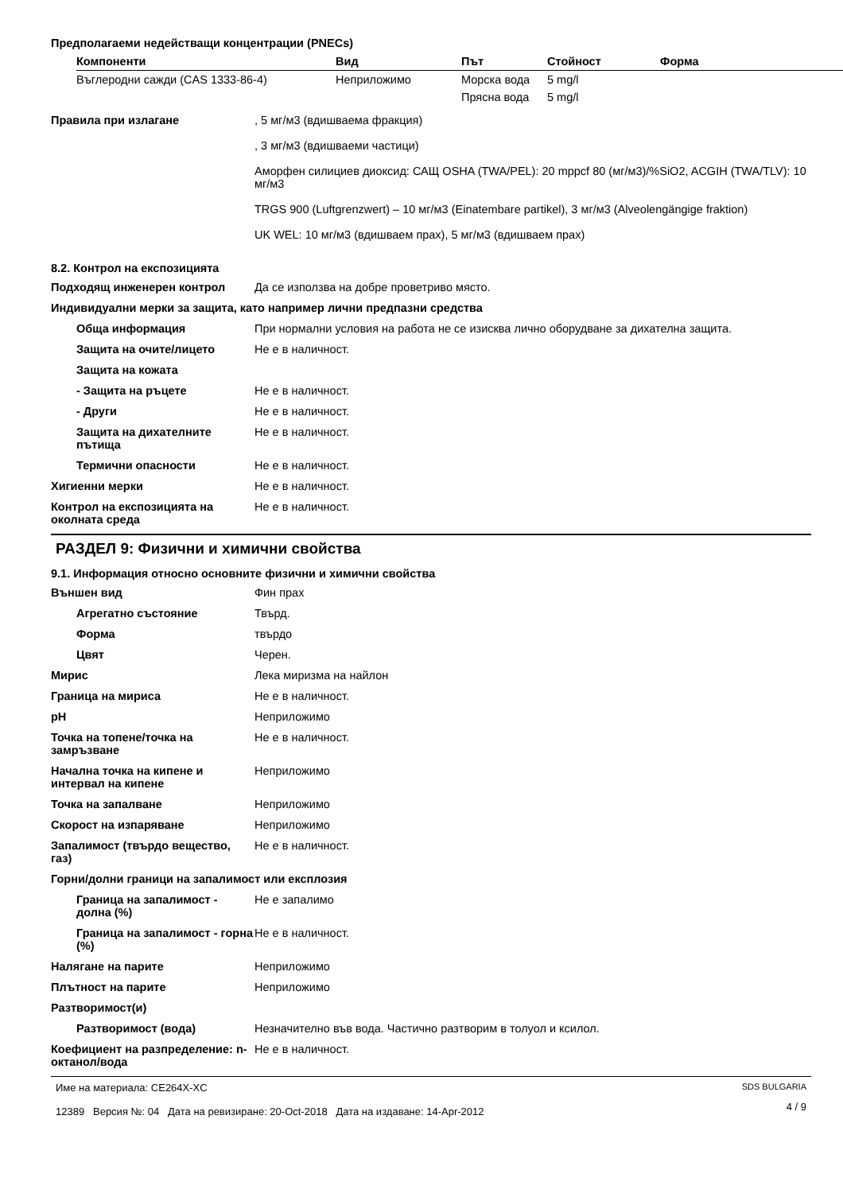Предполагаеми недействащи концентрации (PNECs)
| Компоненти | Вид | Път | Стойност | Форма |
| --- | --- | --- | --- | --- |
| Въглеродни сажди (CAS 1333-86-4) | Неприложимо | Морска вода | 5 mg/l | |
| | | Прясна вода | 5 mg/l | |
| Правила при излагане | , 5 мг/м3 (вдишваема фракция) , 3 мг/м3 (вдишваеми частици) Аморфен силициев диоксид: САЩ OSHA (TWA/PEL): 20 mppcf 80 (мг/м3)/%SiO2, ACGIH (TWA/TLV): 10 мг/м3 TRGS 900 (Luftgrenzwert) – 10 мг/м3 (Einatembare partikel), 3 мг/м3 (Alveolengängige fraktion) UK WEL: 10 мг/м3 (вдишваем прах), 5 мг/м3 (вдишваем прах) |
8.2. Контрол на експозицията
| Подходящ инженерен контрол | Да се използва на добре проветриво място. |
| Индивидуални мерки за защита, като например лични предпазни средства | |
| Обща информация | При нормални условия на работа не се изисква лично оборудване за дихателна защита. |
| Защита на очите/лицето | Не е в наличност. |
| Защита на кожата | |
| - Защита на ръцете | Не е в наличност. |
| - Други | Не е в наличност. |
| Защита на дихателните пътища | Не е в наличност. |
| Термични опасности | Не е в наличност. |
| Хигиенни мерки | Не е в наличност. |
| Контрол на експозицията на околната среда | Не е в наличност. |
РАЗДЕЛ 9: Физични и химични свойства
9.1. Информация относно основните физични и химични свойства
| Външен вид | Фин прах |
| Агрегатно състояние | Твърд. |
| Форма | твърдо |
| Цвят | Черен. |
| Мирис | Лека миризма на найлон |
| Граница на мириса | Не е в наличност. |
| pH | Неприложимо |
| Точка на топене/точка на замръзване | Не е в наличност. |
| Начална точка на кипене и интервал на кипене | Неприложимо |
| Точка на запалване | Неприложимо |
| Скорост на изпаряване | Неприложимо |
| Запалимост (твърдо вещество, газ) | Не е в наличност. |
| Горни/долни граници на запалимост или експлозия | |
| Граница на запалимост - долна (%) | Не е запалимо |
| Граница на запалимост - горна (%) | Не е в наличност. |
| Налягане на парите | Неприложимо |
| Плътност на парите | Неприложимо |
| Разтворимост(и) | |
| Разтворимост (вода) | Незначително във вода. Частично разтворим в толуол и ксилол. |
| Коефициент на разпределение: n-октанол/вода | Не е в наличност. |
Име на материала: CE264X-XC
12389 Версия №: 04 Дата на ревизиране: 20-Oct-2018 Дата на издаване: 14-Apr-2012
SDS BULGARIA
4 / 9